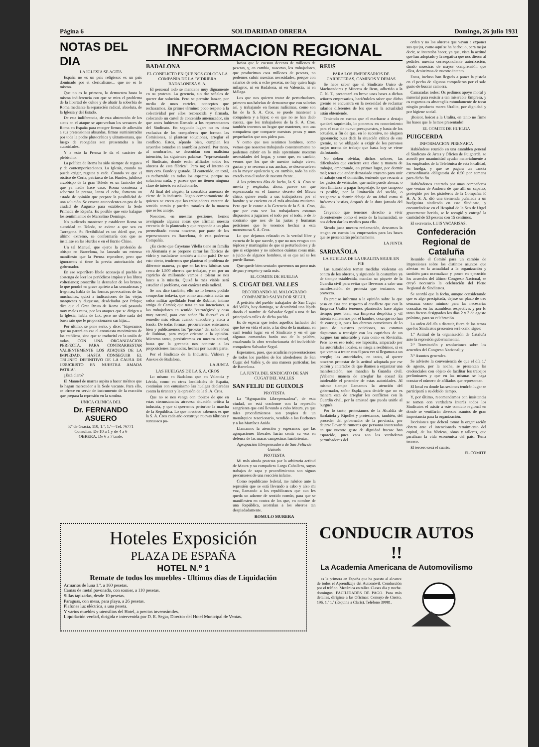Página 6 SOLIDARIDAD OBRERA Domingo, 26 julio 1931
NOTAS DEL DIA
LA IGLESIA SE AGITA
España no es un país religioso: es un país dominado por el clericalismo... que no es lo mismo.
Que no es lo primero, lo demuestra hasta la misma indiferencia con que se mira el problema de la libertad de cultos y de abatir la soberbia de Roma mediante la separación radical, absoluta, de la Iglesia y del Estado.
De esta indiferencia, de esta abstención de los ateos en el ataque se aprovechan los secuaces de Roma en España para recoger firmas de adhesión a sus pretensiones absurdas, firmas suministradas por toda la podre plutocrática y ultramontana, que luego de recogidas son presentadas a las autoridades.
Y a esto la Prensa le da el carácter de plebiscito.
La política de Roma ha sido siempre de regateo y de contemporizaciones. La Iglesia, cuando no puede exigir, regatea y cede. Cuando ve que el rústico de Coria, patriarca de las Hurdes, jubiloso arzobispo de la gran Toledo es un fantoche del que ya nadie hace caso, Roma comienza a sobornar la prensa, lanza el cebo, fomenta un estado de opinión que prepare la posibilidad de una solución. Se evocan antecedentes en pro de la ciudad de Augusto para establecer la Sede Primada de España. Es posible que esto halague los sentimientos de Marcelino Domingo.
No pudiendo mantener y establecer Roma su autoridad en Toledo, se aviene a que sea en Tarragona. Su flexibilidad es tan dúctil que, en último extremo, se conformaría con que se instalase en las Hurdes o en el Barrio Chino.
Un tal Manuel, que ejerce la profesión de obispo en Barcelona, ha lanzado un extenso manifiesto que la Prensa reprodrce, pero que ignoramos si tiene la previa autorización del gobernador.
En ese soporífero libelo aconseja al pueblo se abstenga de leer los periódicos impíos y los libros volterianos; proscribe la desnudez de los brazos, lo que pondrá en grave aprieto a las somadronas y fregonas; habla de las formas provocativas de las muchachas, quizá a indicaciones de las viejas marquesas y duquesas, desdeñadas por Príapo; dice que el Gran Bruto de Roma está pasando muy malos ratos, por los ataques que se dirigen a la Iglesia; habla de Lot, pero no dice nada del buen rato que le proporcionaron sus hijas...
Por último, se pone serio, y dice: "Esperamos que no parará en eso el entusiasta movimiento de los católicos, sino que se traducirá en la unión de todos, CON UNA ORGANIZACION PERFECTA, PARA CONTRARRESTAR VALIENTEMENTE LOS ATAQUES DE LA IMPIEDAD, HASTA CONSEGUIR EL TRIUNFO DEFINITIVO DE LA CAUSA DE JESUCRISTO EN NUESTRA AMADA PATRIA".
¿Está claro?
El Manuel de marras aspira a hacer méritos que lo hagan merecedor a la Sede vacante. Para ello, se ofrece en servir de instrumento de la reacción que prepara la represión en la sombra.
UNICA CLINICA DEL
Dr. FERNANDO ASUERO
P.º de Gracia, 110, 1.º, 1.ª—Tel. 76771
Consultas: De 10 a 1 y de 4 a 6
OBRERA: De 6 a 7 tarde.
INFORMACION REGIONAL
BADALONA
EL CONFLICTO EN QUE NOS COLOCA LA COMPAÑIA DE LA "VIDRIERA BADALONESA S. A.
El personal todo se mantiene muy dignamente en su protesta. La gerencia, sin dar señales de querer dar solución. Pero se permite lanzar, por medio de unos carteles, conceptos que rechazamos. En primer término: poco respeto a la colectividad por ellos reconocida y firmada, colocando un cartel de contenido amenazador, sin que antes hubiesen llamado a los representantes del Sindicato. En segundo lugar: no es obra exclusiva de los compañeros que forman las Comisiones, al plantear soluciones, arreglar el conflicto. Estos, sépanlo bien, cumplen los acuerdos tomados en asamblea general. Por tanto, al nombrarlos, se descuidan con malísima intención, las siguientes palabras: "representando el Sindicato, donde están afiliados todos los obreros de esta fábrica". Pero no; el intento es muy otro. Burdo y gastado. El contenido, en total, es rechazable en todos los aspectos, porque no soluciona nada, y parece que no tienen ninguna clase de interés en solucionarlo.
Al final del alegato, la consabida amenaza de cierre de la industria. Digno comportamiento de quienes se creen que los trabajadores carecen de sentido común y pueden tratarlos de la manera que se les antoje.
Nosotros, en nuestras gestiones, hemos averiguado algunas cosas que afirman nuestra creencia de lo planteado y que responde a un plan premeditado contra nosotros, por parte de los representantes en Barcelona, de esta poderosa Compañía.
¿Es cierto que Cayetano Vilella tiene su familia en Alemania y se propone cerrar las fábricas de vidrio y trasladarse también a dicho país? De ser esto cierto, tendremos que plantear el problema de diferente manera, ya que en las tres fábricas son cerca de 1.500 obreros que trabajan, y no por un capricho de millonario vamos a tolerar se nos lance a la miseria. Quizá lo más viable será estudiar el problema, con carácter más radical.
Se nos dice también, ello no lo hemos podido comprobar todavía, que como accionista actúa un señor militar apellidado Font de Rubinat, íntimo amigo de Cambó; que trata en sus intenciones, a los trabajadores en sentido "estratégico" y cosa muy natural, para este señor "la fuerza" es el remedio más eficaz cuando ellacubre y ataca a fondo. De todas formas, procuraremos enterarnos bien y publicaremos las "proezas" del señor Font de Rubinat, para mejor orientar a la opinión. Mientras tanto, persistiremos en nuestra actitud, hasta que la gerencia nos conteste a las proposiciones razonadas, hechas por nuestra parte.
Por el Sindicato de la Industria, Vidriera y Anexos de Badalona,
LA JUNTA
LAS HUELGAS DE LA S. A. CROS
Lo mismo en Badalona que en Valencia y Lérida, como en otras localidades de España, continúan con entusiasmo las huelgas declaradas contra la tirantez y la opresión de la S. A. Cros.
Que no se nos venga con tópicos de que en estas circunstancias atravesa situación crítica la industria, y que si queremos perturbar la marcha de la República. Lo que nosotros sabemos es que la S. A. Cros cada año construye nuevas fábricas y suntuosos pa-
lacios que le cuestan decenas de millones de pesetas, y, en cambio, nosotros, los trabajadores, que producimos esos millones de pesetas, no podemos cubrir nuestras necesidades, porque con salarios de seis u ocho pesetas, no hay quien haga milagros, ni en Badalona, ni en Valencia, ni en Málaga.
Los que nos quieren tratar de perturbadores, primero nos habrían de demostrar que con salarios así, y trabajando en faenas rudísimas, como son las de la S. A. Cros, se puede mantener a compañera y a hijos; o es que no se han dado cuenta, que los trabajadores de la S. A. Cros, también tenemos un hogar que mantener, con una compañera que comparte nuestras penas y unos pequeñuelos que nos piden pan.
Y como que nos sentimos hombres, como vemos que nosotros trabajando constantemente no podemos cubrir en lo más apremiante nuestras necesidades del hogar, y como que, en cambio, vemos que los que de nuestro trabajo viven, gastan y se recrean a sus anchas, se desenvuelven en la mayor opulencia y, en cambio, todo ha sido creado con el sudor de nuestra frente...
A los primeros días de lucha, la S. A. Cros se movía y respiraba; ahora, parece ser que esperanzada en el famoso decreto del Maura chico, quiere rendir a sus trabajadores por el hambre y se encierra en el más absoluto mutismo. Pero que le conste a la Gerencia de la S. A. Cros, que por esta vez los trabajadores estamos dispuestos a jugarnos el todo por el todo, o de lo contrario que nos dé las justas y humanas peticiones que le tenemos hechas a esta monstruosa S. A. Cros.
Lo que dejamos relatado es la verdad libre y escueta de lo que sucede, y que no nos vengan con tópicos y martingalas de que si perturbadores y de que si exigentes y no sabemos cuántas cosas más, a juicio de algunos hombres, si es que así se les puede llamar.
Que quede bien sentado: queremos un poco más de pan y respeto y nada más.
EL COMITE DE HUELGA
S. CUGAT DEL VALLES
RECORDANDO AL MALOGRADO COMPAÑERO SALVADOR SEGUI.
A petición del pueblo trabajador de San Cugat del Vallés, hoy domingo, se descubrirá una lápida dando el nombre de Salvador Seguí a una de las principales calles de dicho pueblo.
Es de esperar que todos aquellos luchador del que fué en vida el acto, a las diez de la mañana, en cual tendrá lugar en el Sindicato y en el que algunos camaradas harán uso de la palabra, ensalzando la obra revolucionaria del inolvidable compañero Salvador Seguí.
Esperamos, pues, que acudirán representaciones de todos los pueblos de los alrededores de San Cugat del Vallés y, de una manera particular, los de Barcelona.
LA JUNTA DEL SINDICATO DE SAN CUGAT DEL VALLES
SAN FELIU DE GUIXOLS
PROTESTA
La "Agrupación Librepensadora", de esta ciudad, no está conforme con la represión sangrienta que está llevando a cabo Maura, ya que tales procedimientos son propios de un monárquico reaccionario, vendido a los Borbones y a los Martínez Anido.
Llamamos la atención y esperamos que las agrupaciones liberales harán sentir su voz en defensa de las masas campesinas hambrientas.
Agrupación librepensadora de San Feliu de Guíxols
PROTESTA
Mi más airada protesta por la arbitraria actitud de Maura y su compañero Largo Caballero, suyos trabajos de zapa y procedimientos son signos precursores de una reacción infame.
Como republicano federal, me rubrico ante la represión que se está llevando a cabo y alzo mi voz, llamando a los republicanos que aun les queda un adarme de sentido común, para que se manifiesten en contra de los que, en nombre de una República, acorralan a los obreros tan despiadadamente.
ROMULO MURERA
REUS
PARA LOS EMPRESARIOS DE CARRETERAS, CAMINOS Y DEMAS
Se hace saber que el Sindicato Unico de Machacadores y Mineros de Reus, adherido a la C. N. T., presentará en breve unas bases a dichos señores empresarios, haciéndoles saber que dicho gremio se encuentra en la necesidad de reclamar salarios diferentes de los que en la actualidad están obteniendo.
Teniendo en cuenta que el machacar a destajo quedará suprimido, lo ponemos en conocimiento para el caso de nuevo presupuestos, y hasta de los actuales, a fin de que, en lo sucesivo, no aleguen ignorancia; pues dada la situación crítica de este gremio, se ve obligado a exigir de los patronos mejor norma de trabajo que hasta hoy se viene disfrutando.
No deben olvidar, dichos señores, las dificultades que encierra esta clase y manera de trabajar, empezando, en primer lugar, por dormir mal; tener que andar demasiado trayecto para unir el trabajo con el domicilio, teniendo que recurrir a los gastos de vehículos, que nadie puede abonar, o bien limitarse a pagar hospedaje, lo que tampoco es posible, por la limitación del sueldo, o resignarse a dormir debajo de un árbol como si fuésemos bestias, después de la dura jornada del día.
Creyendo que tenemos derecho a vivir decentemente como el resto de la humanidad, se nos deben dar los medios para ello.
Siendo justa nuestra reclamación, deseamos la tengan en cuenta los empresarios para las bases que se presentarán próximamente.
LA JUNTA
SARDAÑOLA
LA HUELGA DE LA URALITA SIGUE EN PIE
Las autoridades toman medidas violentas en contra de los obreros, y siguiendo la costumbre ya de tiempo establecida, mandan un piquete de la Guardia civil para evitar que llevemos a cabo una manifestación de protesta que teníamos en proyecto.
Es preciso informar a la opinión sobre lo que pasa en ésta con respecto al conflicto que con la Empresa Uralita tenemos planteados hace algún tiempo; pues bien; esa Empresa despótica y vil intenta someternos por el hambre, cosa que no han de conseguir, pues los obreros conscientes de lo justo de nuestras peticiones, no estamos dispuestos a transigir con los caprichos de un burgués tan miserable y ruin como es Roviralta. Pero no es eso todo; ese hipócrita, amparado por las autoridades locales, se niega a recibirnos, si es que vamos a tratar con él para ver si llegamos a un arreglo; las autoridades, en tanto, al querer nosotros protestar de la actitud adoptada por ese patrón y enterados de que íbamos a organizar una manifestación, nos mandan la Guardia civil. ¡Valiente manera de arreglar las cosas! Es intolerable el proceder de estas autoridades. Al mismo tiempo llamamos la atención del gobernador, señor Esplá, para decirle que no es manera esta de arreglar los conflictos con la Guardia civil, por la amistad que pueda unirle al burgués.
Por lo tanto, protestamos de la Alcaldía de Sardañola y Ripollet y protestamos, también, del proceder del gobernador de la provincia, por dejarse llevar de rumores que personas interesadas en que nuestro gesto de dignidad fracase han esparcido, pues esos son los verdaderos perturbadores del
orden y no los obreros que vayan a exponer sus quejas, como aquí se ha hecho; o, para mejor decir, se intentaba hacer, ya que, vista la actitud que han adoptado y la negativa que nos dieron al pedirles nuestra correspondiente autorización, dando muestras de mayor comprensión que ellos, desistimos de nuestro intento.
Estos, incluso han llegado a poner la pistola en el pecho de algunos compañeros por el solo gusto de buscar camorra.
Camaradas todos: Os pedimos apoyo moral y material para resistir a tan miserable Empresa, y os rogamos os abstengáis rotundamente de tocar ningún producto marca Uralita, por dignidad y por higiene social.
¡Boicot, boicot a la Uralita, en tanto no firme las bases que le hemos presentado!
EL COMITE DE HUELGA
PUIGCERDA
INFORMACION PIRENAICA
Habiéndose reunido en una asamblea general el Sindicato de Artes y Oficios de Puigcerdá, se acordó por unanimidad ayudar materialmente a los empleados de la Telefónica de esta localidad, en huelga, y que se pagara un canota extraordinaria obligatoria de 0.50 por semana para dicho fin.
Habiéndonos enterado por unos compañeros que venían de Andorra de que allí un capataz, protegido por los pistoleros de la Compañía F. H. A. S. A. dió una tremenda puñalada a un huelguista sindicado en este Sindicato, y encontrándose en el Hospital de la Seo de Urgel gravemente herido, se le recogió y entregó la cantidad de 53 pesetas con 15 céntimos.
El secretario, LUIS VACARISAS.
Confederación Regional de Cataluña
Reunido el Comité para un cambio de impresiones sobre los distintos asuntos que afectan en la actualidad a la organización y también para normalizar y poner en ejecución los acuerdos del último Congreso Nacional, se creyó necesario la celebración del Pleno Regional de Sindicatos.
Se acordó que la fecha, aunque considerando que es algo precipitada, dejase un plazo de tres semanas como mínimo para las necesarias consultas en las asambleas respectivas y por lo tanto fueron designados los días 2 y 3 de agosto próximo, para su celebración.
La orden del día a discutir, fuera de los temas que los Sindicatos presenten será como sigue:
1.º Actitud de la organización de Cataluña ante la represión gubernamental.
2.º Tramitación y resoluciones sobre los acuerdos del Congreso Nacional; y
3.º Asuntos generales.
Se advierte la conveniencia de que el día 1.º de agosto, por la noche, se presentan las credenciales con objeto de facilitar los trabajos preliminares y que en las mismas se haga constar el número de afiliados que representan.
El local en donde las sesiones tendrán lugar se participará a su debido tiempo.
Y, por último, recomendamos con insistencia se tomen con verdadero interés todos los Sindicatos el asistir a este comicio regional en donde se ventilarán diversos asuntos de gran importancia para la organización.
Decisiones que deberá tomar la organización obrera ante el intencionado retraimiento del capital, de las fábricas, obras y talleres, que paralizan la vida económica del país. Tema tercero.
El tercero será el cuarto.
EL COMITE
Hoteles Exposición
PLAZA DE ESPAÑA
HOTEL N.º 1
Remate de todos los muebles - Ultimos días de Liquidación
Armarios de luna 1.ª, a 160 pesetas.
Camas de metal pavonado, con somier, a 110 pesetas.
Sillas tapizadas, desde 10 pesetas.
Paraguas, con mesa, para playa, a 26 pesetas.
Plafones luz eléctrica, a una peseta.
Y varios muebles y utensilios del Hotel, a precios inverosímiles.
Liquidación verdad, dirigida e intervenida por D. E. Segar, Director del Hotel Municipal de Ventas.
CONDUCIR AUTOS !!
La Academia Americana de Automovilismo
es la primera en España que ha puesto al alcance de todos el Aprendizaje del Automóvil. Conducción por el tráfico. Mecánica en taller. Clases día y noche. domingos. FACILIDADES DE PAGO. Para más detalles, dirigirse a las Oficinas: Consejo de Ciento, 196, 1.º 1.ª (Esquina a Clarís). Teléfono 30081.